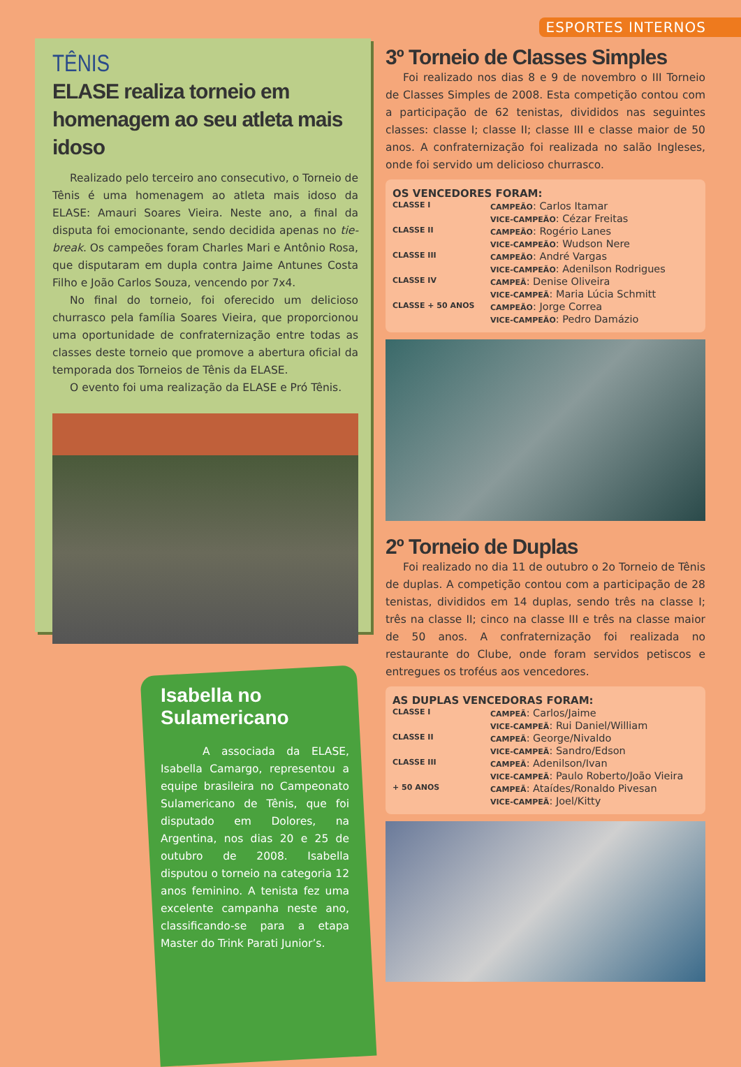ESPORTES INTERNOS
TÊNIS
ELASE realiza torneio em homenagem ao seu atleta mais idoso
Realizado pelo terceiro ano consecutivo, o Torneio de Tênis é uma homenagem ao atleta mais idoso da ELASE: Amauri Soares Vieira. Neste ano, a final da disputa foi emocionante, sendo decidida apenas no tie-break. Os campeões foram Charles Mari e Antônio Rosa, que disputaram em dupla contra Jaime Antunes Costa Filho e João Carlos Souza, vencendo por 7x4.
No final do torneio, foi oferecido um delicioso churrasco pela família Soares Vieira, que proporcionou uma oportunidade de confraternização entre todas as classes deste torneio que promove a abertura oficial da temporada dos Torneios de Tênis da ELASE.
O evento foi uma realização da ELASE e Pró Tênis.
Isabella no Sulamericano
A associada da ELASE, Isabella Camargo, representou a equipe brasileira no Campeonato Sulamericano de Tênis, que foi disputado em Dolores, na Argentina, nos dias 20 e 25 de outubro de 2008. Isabella disputou o torneio na categoria 12 anos feminino. A tenista fez uma excelente campanha neste ano, classificando-se para a etapa Master do Trink Parati Junior’s.
3º Torneio de Classes Simples
Foi realizado nos dias 8 e 9 de novembro o III Torneio de Classes Simples de 2008. Esta competição contou com a participação de 62 tenistas, divididos nas seguintes classes: classe I; classe II; classe III e classe maior de 50 anos. A confraternização foi realizada no salão Ingleses, onde foi servido um delicioso churrasco.
OS VENCEDORES FORAM:
| CLASSE I | CAMPEÃO : Carlos Itamar |
| | VICE-CAMPEÃO : Cézar Freitas |
| CLASSE II | CAMPEÃO : Rogério Lanes |
| | VICE-CAMPEÃO : Wudson Nere |
| CLASSE III | CAMPEÃO : André Vargas |
| | VICE-CAMPEÃO : Adenilson Rodrigues |
| CLASSE IV | CAMPEÃ : Denise Oliveira |
| | VICE-CAMPEÃ : Maria Lúcia Schmitt |
| CLASSE + 50 ANOS | CAMPEÃO : Jorge Correa |
| | VICE-CAMPEÃO : Pedro Damázio |
2º Torneio de Duplas
Foi realizado no dia 11 de outubro o 2o Torneio de Tênis de duplas. A competição contou com a participação de 28 tenistas, divididos em 14 duplas, sendo três na classe I; três na classe II; cinco na classe III e três na classe maior de 50 anos. A confraternização foi realizada no restaurante do Clube, onde foram servidos petiscos e entregues os troféus aos vencedores.
AS DUPLAS VENCEDORAS FORAM:
| CLASSE I | CAMPEÃ : Carlos/Jaime |
| | VICE-CAMPEÃ : Rui Daniel/William |
| CLASSE II | CAMPEÃ : George/Nivaldo |
| | VICE-CAMPEÃ : Sandro/Edson |
| CLASSE III | CAMPEÃ : Adenilson/Ivan |
| | VICE-CAMPEÃ : Paulo Roberto/João Vieira |
| + 50 ANOS | CAMPEÃ : Ataídes/Ronaldo Pivesan |
| | VICE-CAMPEÃ : Joel/Kitty |